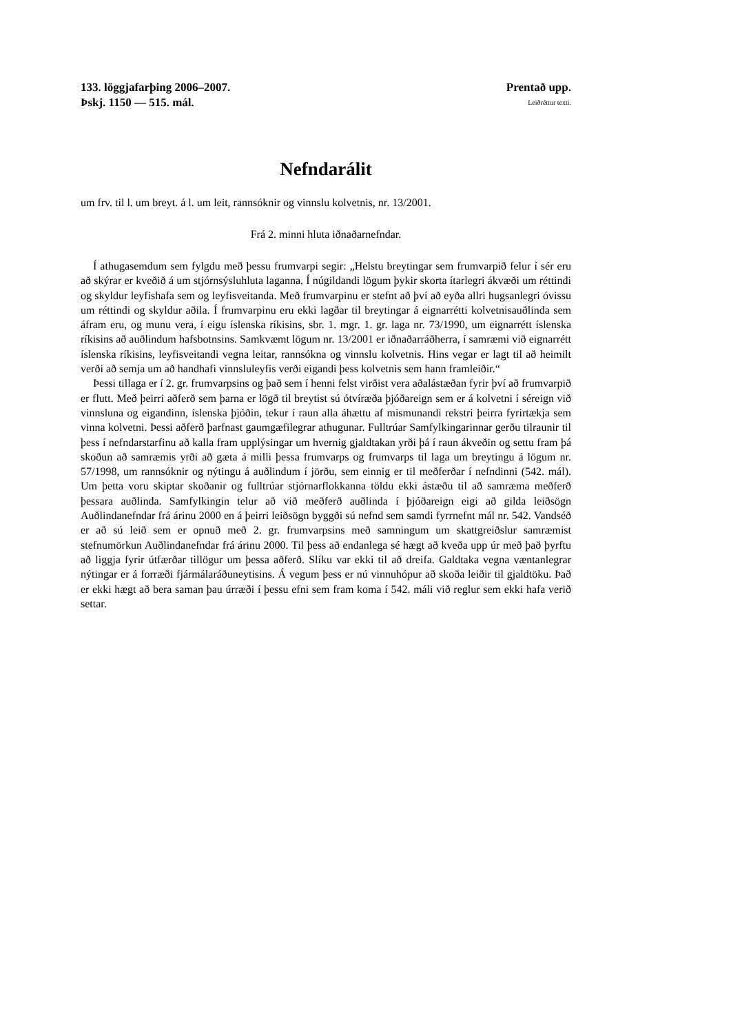133. löggjafarþing 2006–2007. Prentað upp.
Þskj. 1150 — 515. mál. Leiðréttur texti.
Nefndarálit
um frv. til l. um breyt. á l. um leit, rannsóknir og vinnslu kolvetnis, nr. 13/2001.
Frá 2. minni hluta iðnaðarnefndar.
Í athugasemdum sem fylgdu með þessu frumvarpi segir: „Helstu breytingar sem frumvarpið felur í sér eru að skýrar er kveðið á um stjórnsýsluhluta laganna. Í núgildandi lögum þykir skorta ítarlegri ákvæði um réttindi og skyldur leyfishafa sem og leyfisveitanda. Með frumvarpinu er stefnt að því að eyða allri hugsanlegri óvissu um réttindi og skyldur aðila. Í frumvarpinu eru ekki lagðar til breytingar á eignarrétti kolvetnisauðlinda sem áfram eru, og munu vera, í eigu íslenska ríkisins, sbr. 1. mgr. 1. gr. laga nr. 73/1990, um eignarrétt íslenska ríkisins að auðlindum hafsbotnsins. Samkvæmt lögum nr. 13/2001 er iðnaðarráðherra, í samræmi við eignarrétt íslenska ríkisins, leyfisveitandi vegna leitar, rannsókna og vinnslu kolvetnis. Hins vegar er lagt til að heimilt verði að semja um að handhafi vinnsluleyfis verði eigandi þess kolvetnis sem hann framleiðir.“
Þessi tillaga er í 2. gr. frumvarpsins og það sem í henni felst virðist vera aðalástæðan fyrir því að frumvarpið er flutt. Með þeirri aðferð sem þarna er lögð til breytist sú ótvíræða þjóðareign sem er á kolvetni í séreign við vinnsluna og eigandinn, íslenska þjóðin, tekur í raun alla áhættu af mismunandi rekstri þeirra fyrirtækja sem vinna kolvetni. Þessi aðferð þarfnast gaumgæfilegrar athugunar. Fulltrúar Samfylkingarinnar gerðu tilraunir til þess í nefndarstarfinu að kalla fram upplýsingar um hvernig gjaldtakan yrði þá í raun ákveðin og settu fram þá skoðun að samræmis yrði að gæta á milli þessa frumvarps og frumvarps til laga um breytingu á lögum nr. 57/1998, um rannsóknir og nýtingu á auðlindum í jörðu, sem einnig er til meðferðar í nefndinni (542. mál). Um þetta voru skiptar skoðanir og fulltrúar stjórnarflokkanna töldu ekki ástæðu til að samræma meðferð þessara auðlinda. Samfylkingin telur að við meðferð auðlinda í þjóðareign eigi að gilda leiðsögn Auðlindanefndar frá árinu 2000 en á þeirri leiðsögn byggði sú nefnd sem samdi fyrrnefnt mál nr. 542. Vandséð er að sú leið sem er opnuð með 2. gr. frumvarpsins með samningum um skattgreiðslur samræmist stefnumörkun Auðlindanefndar frá árinu 2000. Til þess að endanlega sé hægt að kveða upp úr með það þyrftu að liggja fyrir útfærðar tillögur um þessa aðferð. Slíku var ekki til að dreifa. Galdtaka vegna væntanlegrar nýtingar er á forræði fjármálaráðuneytisins. Á vegum þess er nú vinnuhópur að skoða leiðir til gjaldtöku. Það er ekki hægt að bera saman þau úrræði í þessu efni sem fram koma í 542. máli við reglur sem ekki hafa verið settar.